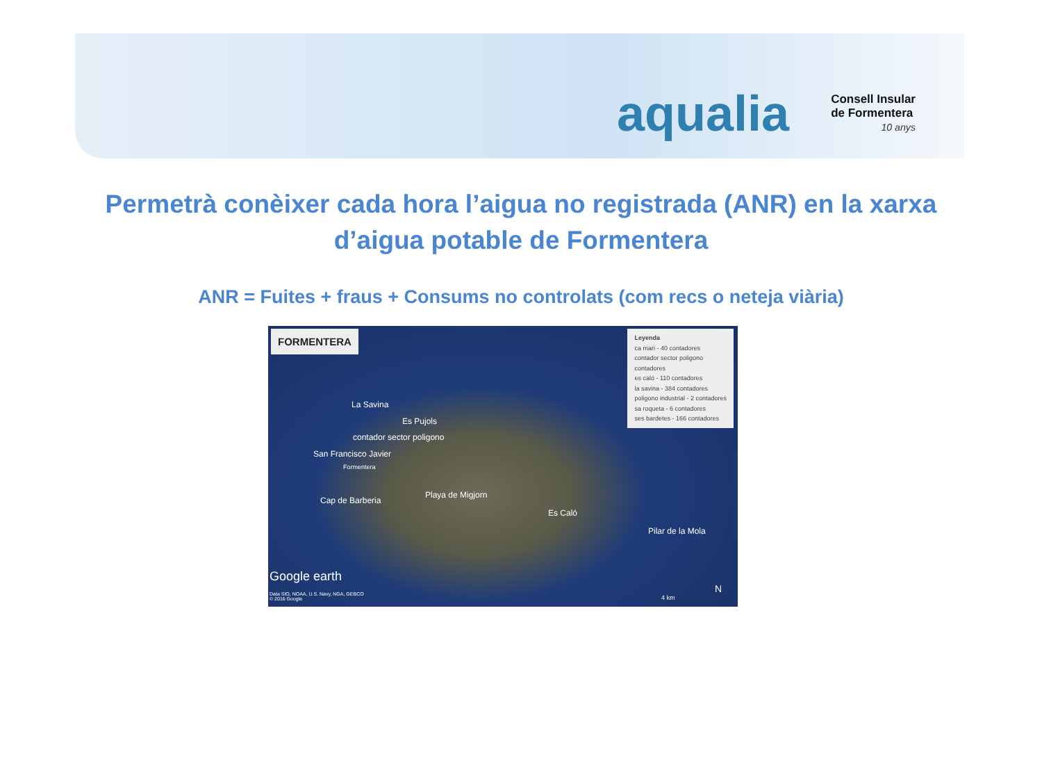aqualia
Consell Insular
de Formentera
10 anys
Permetrà conèixer cada hora l’aigua no registrada (ANR) en la xarxa d’aigua potable de Formentera
ANR = Fuites + fraus + Consums no controlats (com recs o neteja viària)
FORMENTERA
Leyenda
ca mari - 40 contadores
contador sector poligono
contadores
es caló - 110 contadores
la savina - 384 contadores
poligono industrial - 2 contadores
sa roqueta - 6 contadores
ses bardetes - 166 contadores
La Savina
Es Pujols
contador sector poligono
San Francisco Javier
Formentera
Cap de Barberia
Playa de Migjorn
Es Caló
Pilar de la Mola
Google earth
Data SIO, NOAA, U.S. Navy, NGA, GEBCO
© 2016 Google 4 km
N